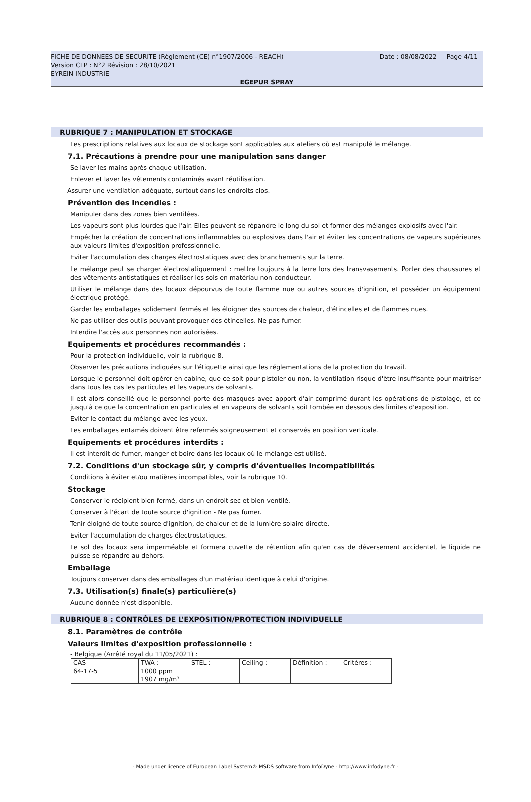Date : 08/08/2022 Page 4/11 FICHE DE DONNEES DE SECURITE (Règlement (CE) n°1907/2006 - REACH)
Version CLP : N°2 Révision : 28/10/2021
EYREIN INDUSTRIE
EGEPUR SPRAY
RUBRIQUE 7 : MANIPULATION ET STOCKAGE
Les prescriptions relatives aux locaux de stockage sont applicables aux ateliers où est manipulé le mélange.
7.1. Précautions à prendre pour une manipulation sans danger
Se laver les mains après chaque utilisation.
Enlever et laver les vêtements contaminés avant réutilisation.
Assurer une ventilation adéquate, surtout dans les endroits clos.
Prévention des incendies :
Manipuler dans des zones bien ventilées.
Les vapeurs sont plus lourdes que l'air. Elles peuvent se répandre le long du sol et former des mélanges explosifs avec l'air.
Empêcher la création de concentrations inflammables ou explosives dans l'air et éviter les concentrations de vapeurs supérieures aux valeurs limites d'exposition professionnelle.
Eviter l'accumulation des charges électrostatiques avec des branchements sur la terre.
Le mélange peut se charger électrostatiquement : mettre toujours à la terre lors des transvasements. Porter des chaussures et des vêtements antistatiques et réaliser les sols en matériau non-conducteur.
Utiliser le mélange dans des locaux dépourvus de toute flamme nue ou autres sources d'ignition, et posséder un équipement électrique protégé.
Garder les emballages solidement fermés et les éloigner des sources de chaleur, d'étincelles et de flammes nues.
Ne pas utiliser des outils pouvant provoquer des étincelles. Ne pas fumer.
Interdire l'accès aux personnes non autorisées.
Equipements et procédures recommandés :
Pour la protection individuelle, voir la rubrique 8.
Observer les précautions indiquées sur l'étiquette ainsi que les réglementations de la protection du travail.
Lorsque le personnel doit opérer en cabine, que ce soit pour pistoler ou non, la ventilation risque d'être insuffisante pour maîtriser dans tous les cas les particules et les vapeurs de solvants.
Il est alors conseillé que le personnel porte des masques avec apport d'air comprimé durant les opérations de pistolage, et ce jusqu'à ce que la concentration en particules et en vapeurs de solvants soit tombée en dessous des limites d'exposition.
Eviter le contact du mélange avec les yeux.
Les emballages entamés doivent être refermés soigneusement et conservés en position verticale.
Equipements et procédures interdits :
Il est interdit de fumer, manger et boire dans les locaux où le mélange est utilisé.
7.2. Conditions d'un stockage sûr, y compris d'éventuelles incompatibilités
Conditions à éviter et/ou matières incompatibles, voir la rubrique 10.
Stockage
Conserver le récipient bien fermé, dans un endroit sec et bien ventilé.
Conserver à l'écart de toute source d'ignition - Ne pas fumer.
Tenir éloigné de toute source d'ignition, de chaleur et de la lumière solaire directe.
Eviter l'accumulation de charges électrostatiques.
Le sol des locaux sera imperméable et formera cuvette de rétention afin qu'en cas de déversement accidentel, le liquide ne puisse se répandre au dehors.
Emballage
Toujours conserver dans des emballages d'un matériau identique à celui d'origine.
7.3. Utilisation(s) finale(s) particulière(s)
Aucune donnée n'est disponible.
RUBRIQUE 8 : CONTRÔLES DE L’EXPOSITION/PROTECTION INDIVIDUELLE
8.1. Paramètres de contrôle
Valeurs limites d'exposition professionnelle :
- Belgique (Arrêté royal du 11/05/2021) :
| CAS | TWA : | STEL : | Ceiling : | Définition : | Critères : |
| 64-17-5 | 1000 ppm 1907 mg/m³ | | | | |
- Made under licence of European Label System® MSDS software from InfoDyne - http://www.infodyne.fr -